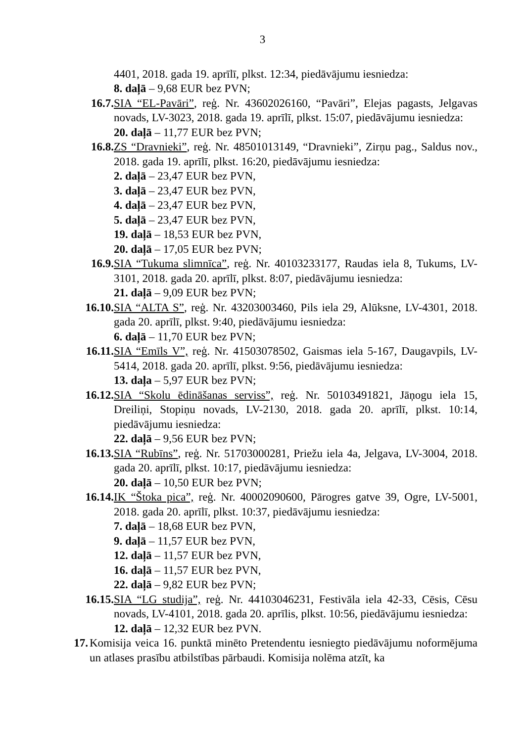3
4401, 2018. gada 19. aprīlī, plkst. 12:34, piedāvājumu iesniedza:
8. daļā – 9,68 EUR bez PVN;
16.7. SIA “EL-Pavāri”, reģ. Nr. 43602026160, “Pavāri”, Elejas pagasts, Jelgavas novads, LV-3023, 2018. gada 19. aprīlī, plkst. 15:07, piedāvājumu iesniedza:
20. daļā – 11,77 EUR bez PVN;
16.8. ZS “Dravnieki”, reģ. Nr. 48501013149, “Dravnieki”, Zirņu pag., Saldus nov., 2018. gada 19. aprīlī, plkst. 16:20, piedāvājumu iesniedza:
2. daļā – 23,47 EUR bez PVN,
3. daļā – 23,47 EUR bez PVN,
4. daļā – 23,47 EUR bez PVN,
5. daļā – 23,47 EUR bez PVN,
19. daļā – 18,53 EUR bez PVN,
20. daļā – 17,05 EUR bez PVN;
16.9. SIA “Tukuma slimnīca”, reģ. Nr. 40103233177, Raudas iela 8, Tukums, LV-3101, 2018. gada 20. aprīlī, plkst. 8:07, piedāvājumu iesniedza:
21. daļā – 9,09 EUR bez PVN;
16.10. SIA “ALTA S”, reģ. Nr. 43203003460, Pils iela 29, Alūksne, LV-4301, 2018. gada 20. aprīlī, plkst. 9:40, piedāvājumu iesniedza:
6. daļā – 11,70 EUR bez PVN;
16.11. SIA “Emīls V”, reģ. Nr. 41503078502, Gaismas iela 5-167, Daugavpils, LV-5414, 2018. gada 20. aprīlī, plkst. 9:56, piedāvājumu iesniedza:
13. daļa – 5,97 EUR bez PVN;
16.12. SIA “Skolu ēdināšanas serviss”, reģ. Nr. 50103491821, Jāņogu iela 15, Dreiliņi, Stopiņu novads, LV-2130, 2018. gada 20. aprīlī, plkst. 10:14, piedāvājumu iesniedza:
22. daļā – 9,56 EUR bez PVN;
16.13. SIA “Rubīns”, reģ. Nr. 51703000281, Priežu iela 4a, Jelgava, LV-3004, 2018. gada 20. aprīlī, plkst. 10:17, piedāvājumu iesniedza:
20. daļā – 10,50 EUR bez PVN;
16.14. IK “Štoka pica”, reģ. Nr. 40002090600, Pārogres gatve 39, Ogre, LV-5001, 2018. gada 20. aprīlī, plkst. 10:37, piedāvājumu iesniedza:
7. daļā – 18,68 EUR bez PVN,
9. daļā – 11,57 EUR bez PVN,
12. daļā – 11,57 EUR bez PVN,
16. daļā – 11,57 EUR bez PVN,
22. daļā – 9,82 EUR bez PVN;
16.15. SIA “LG studija”, reģ. Nr. 44103046231, Festivāla iela 42-33, Cēsis, Cēsu novads, LV-4101, 2018. gada 20. aprīlis, plkst. 10:56, piedāvājumu iesniedza:
12. daļā – 12,32 EUR bez PVN.
17. Komisija veica 16. punktā minēto Pretendentu iesniegto piedāvājumu noformējuma un atlases prasību atbilstības pārbaudi. Komisija nolēma atzīt, ka